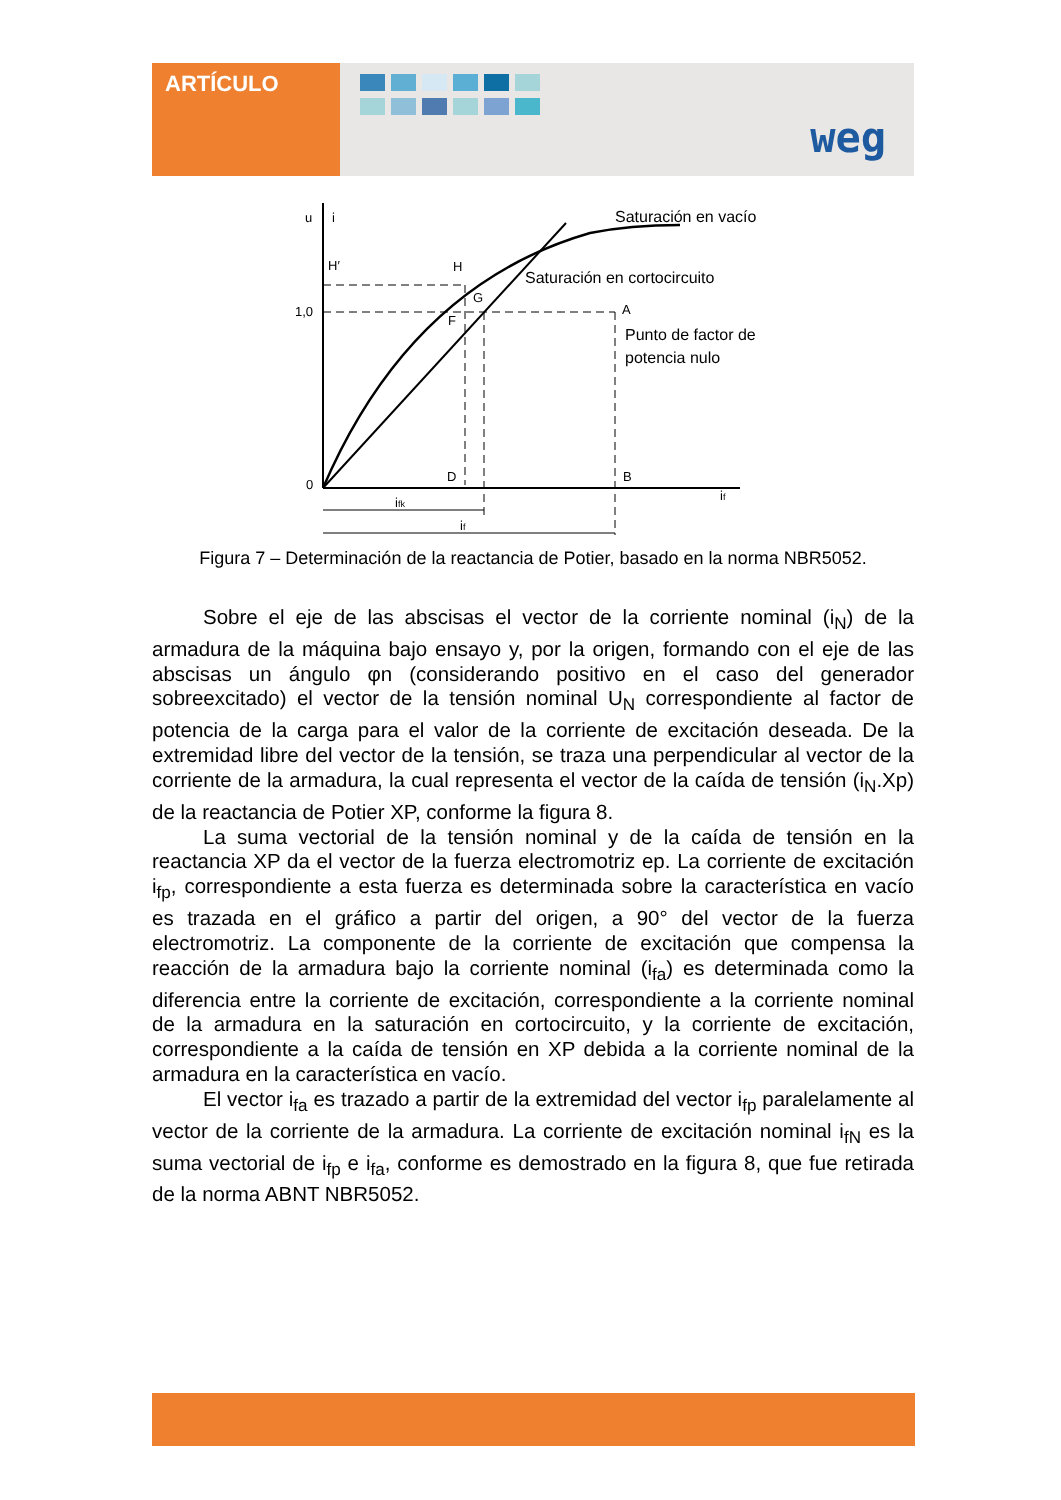ARTÍCULO
weg
u
i
H′
H
G
F
1,0
A
0
D
B
if
ifk
if
Saturación en vacío
Saturación en cortocircuito
Punto de factor de
potencia nulo
Figura 7 – Determinación de la reactancia de Potier, basado en la norma NBR5052.
Sobre el eje de las abscisas el vector de la corriente nominal (i<sub>N</sub>) de la armadura de la máquina bajo ensayo y, por la origen, formando con el eje de las abscisas un ángulo φn (considerando positivo en el caso del generador sobreexcitado) el vector de la tensión nominal U<sub>N</sub> correspondiente al factor de potencia de la carga para el valor de la corriente de excitación deseada. De la extremidad libre del vector de la tensión, se traza una perpendicular al vector de la corriente de la armadura, la cual representa el vector de la caída de tensión (i<sub>N</sub>.Xp) de la reactancia de Potier XP, conforme la figura 8.
La suma vectorial de la tensión nominal y de la caída de tensión en la reactancia XP da el vector de la fuerza electromotriz ep. La corriente de excitación i<sub>fp</sub>, correspondiente a esta fuerza es determinada sobre la característica en vacío es trazada en el gráfico a partir del origen, a 90° del vector de la fuerza electromotriz. La componente de la corriente de excitación que compensa la reacción de la armadura bajo la corriente nominal (i<sub>fa</sub>) es determinada como la diferencia entre la corriente de excitación, correspondiente a la corriente nominal de la armadura en la saturación en cortocircuito, y la corriente de excitación, correspondiente a la caída de tensión en XP debida a la corriente nominal de la armadura en la característica en vacío.
El vector i<sub>fa</sub> es trazado a partir de la extremidad del vector i<sub>fp</sub> paralelamente al vector de la corriente de la armadura. La corriente de excitación nominal i<sub>fN</sub> es la suma vectorial de i<sub>fp</sub> e i<sub>fa</sub>, conforme es demostrado en la figura 8, que fue retirada de la norma ABNT NBR5052.